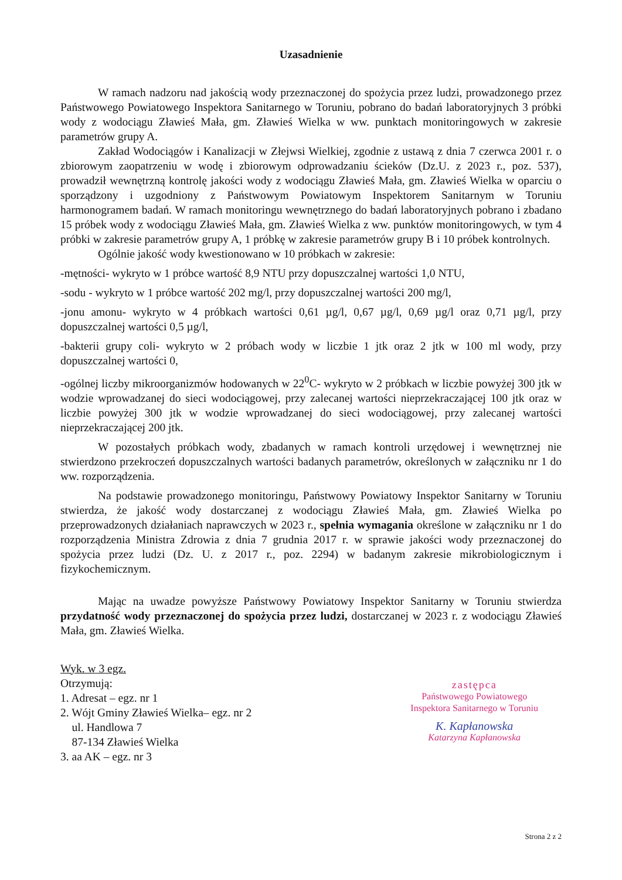Uzasadnienie
W ramach nadzoru nad jakością wody przeznaczonej do spożycia przez ludzi, prowadzonego przez Państwowego Powiatowego Inspektora Sanitarnego w Toruniu, pobrano do badań laboratoryjnych 3 próbki wody z wodociągu Zławieś Mała, gm. Zławieś Wielka w ww. punktach monitoringowych w zakresie parametrów grupy A.
Zakład Wodociągów i Kanalizacji w Złejwsi Wielkiej, zgodnie z ustawą z dnia 7 czerwca 2001 r. o zbiorowym zaopatrzeniu w wodę i zbiorowym odprowadzaniu ścieków (Dz.U. z 2023 r., poz. 537), prowadził wewnętrzną kontrolę jakości wody z wodociągu Zławieś Mała, gm. Zławieś Wielka w oparciu o sporządzony i uzgodniony z Państwowym Powiatowym Inspektorem Sanitarnym w Toruniu harmonogramem badań. W ramach monitoringu wewnętrznego do badań laboratoryjnych pobrano i zbadano 15 próbek wody z wodociągu Zławieś Mała, gm. Zławieś Wielka z ww. punktów monitoringowych, w tym 4 próbki w zakresie parametrów grupy A, 1 próbkę w zakresie parametrów grupy B i 10 próbek kontrolnych.
Ogólnie jakość wody kwestionowano w 10 próbkach w zakresie:
-mętności- wykryto w 1 próbce wartość 8,9 NTU przy dopuszczalnej wartości 1,0 NTU,
-sodu - wykryto w 1 próbce wartość 202 mg/l, przy dopuszczalnej wartości 200 mg/l,
-jonu amonu- wykryto w 4 próbkach wartości 0,61 µg/l, 0,67 µg/l, 0,69 µg/l oraz 0,71 µg/l, przy dopuszczalnej wartości 0,5 µg/l,
-bakterii grupy coli- wykryto w 2 próbach wody w liczbie 1 jtk oraz 2 jtk w 100 ml wody, przy dopuszczalnej wartości 0,
-ogólnej liczby mikroorganizmów hodowanych w 22<sup>0</sup>C- wykryto w 2 próbkach w liczbie powyżej 300 jtk w wodzie wprowadzanej do sieci wodociągowej, przy zalecanej wartości nieprzekraczającej 100 jtk oraz w liczbie powyżej 300 jtk w wodzie wprowadzanej do sieci wodociągowej, przy zalecanej wartości nieprzekraczającej 200 jtk.
W pozostałych próbkach wody, zbadanych w ramach kontroli urzędowej i wewnętrznej nie stwierdzono przekroczeń dopuszczalnych wartości badanych parametrów, określonych w załączniku nr 1 do ww. rozporządzenia.
Na podstawie prowadzonego monitoringu, Państwowy Powiatowy Inspektor Sanitarny w Toruniu stwierdza, że jakość wody dostarczanej z wodociągu Zławieś Mała, gm. Zławieś Wielka po przeprowadzonych działaniach naprawczych w 2023 r., spełnia wymagania określone w załączniku nr 1 do rozporządzenia Ministra Zdrowia z dnia 7 grudnia 2017 r. w sprawie jakości wody przeznaczonej do spożycia przez ludzi (Dz. U. z 2017 r., poz. 2294) w badanym zakresie mikrobiologicznym i fizykochemicznym.
Mając na uwadze powyższe Państwowy Powiatowy Inspektor Sanitarny w Toruniu stwierdza przydatność wody przeznaczonej do spożycia przez ludzi, dostarczanej w 2023 r. z wodociągu Zławieś Mała, gm. Zławieś Wielka.
Wyk. w 3 egz.
Otrzymują:
1. Adresat – egz. nr 1
2. Wójt Gminy Zławieś Wielka– egz. nr 2
ul. Handlowa 7
87-134 Zławieś Wielka
3. aa AK – egz. nr 3
zastępca
Państwowego Powiatowego
Inspektora Sanitarnego w Toruniu
K. Kapłanowska
Katarzyna Kapłanowska
Strona 2 z 2